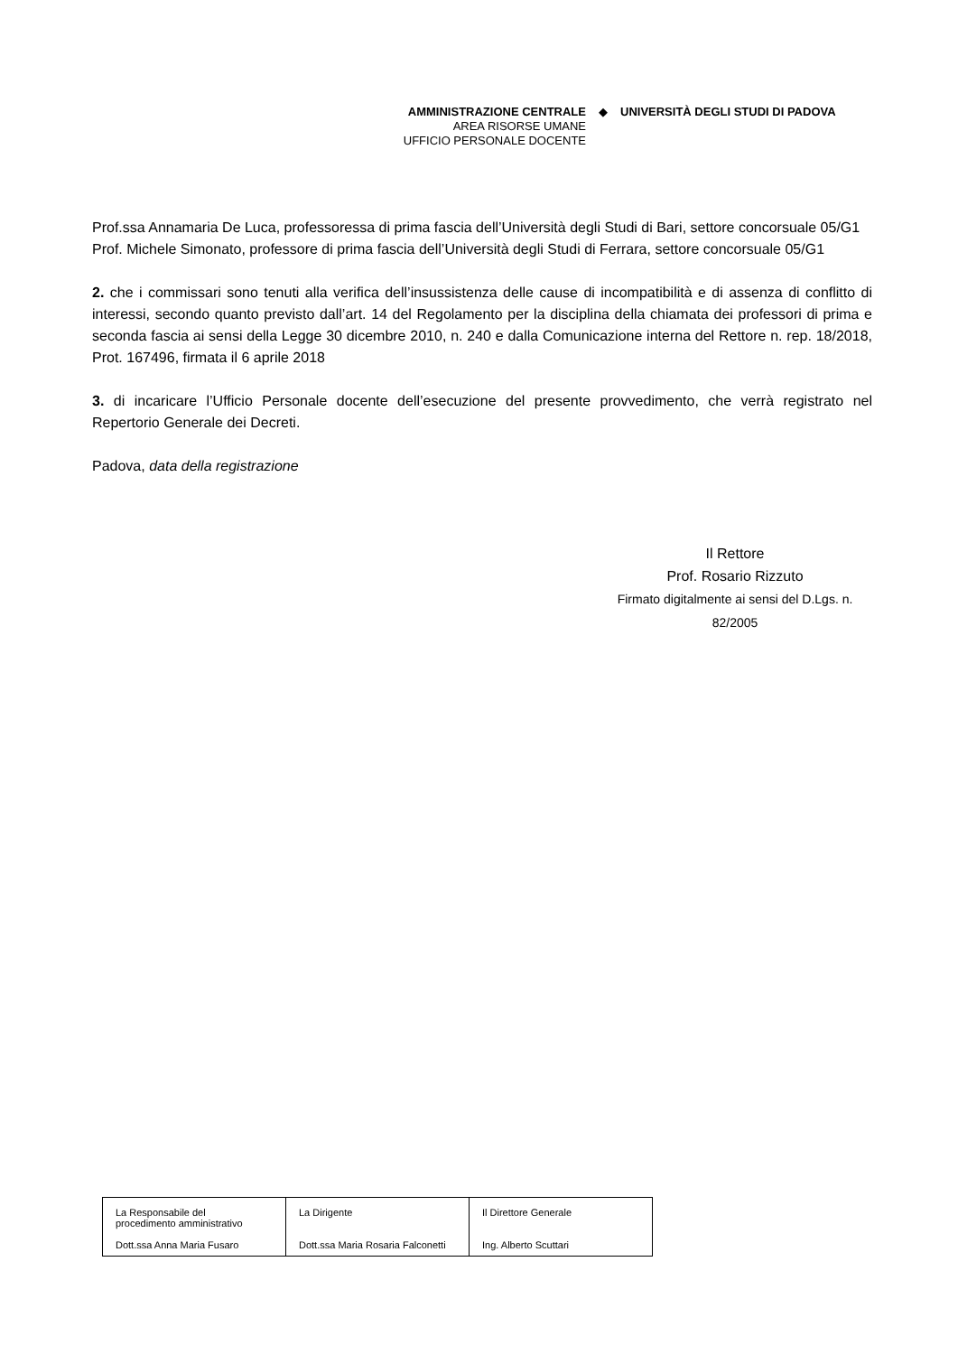AMMINISTRAZIONE CENTRALE
AREA RISORSE UMANE
UFFICIO PERSONALE DOCENTE
◆ UNIVERSITÀ DEGLI STUDI DI PADOVA
Prof.ssa Annamaria De Luca, professoressa di prima fascia dell’Università degli Studi di Bari, settore concorsuale 05/G1
Prof. Michele Simonato, professore di prima fascia dell’Università degli Studi di Ferrara, settore concorsuale 05/G1
2. che i commissari sono tenuti alla verifica dell’insussistenza delle cause di incompatibilità e di assenza di conflitto di interessi, secondo quanto previsto dall’art. 14 del Regolamento per la disciplina della chiamata dei professori di prima e seconda fascia ai sensi della Legge 30 dicembre 2010, n. 240 e dalla Comunicazione interna del Rettore n. rep. 18/2018, Prot. 167496, firmata il 6 aprile 2018
3. di incaricare l’Ufficio Personale docente dell’esecuzione del presente provvedimento, che verrà registrato nel Repertorio Generale dei Decreti.
Padova, data della registrazione
Il Rettore
Prof. Rosario Rizzuto
Firmato digitalmente ai sensi del D.Lgs. n. 82/2005
| La Responsabile del procedimento amministrativo Dott.ssa Anna Maria Fusaro | La Dirigente Dott.ssa Maria Rosaria Falconetti | Il Direttore Generale Ing. Alberto Scuttari |